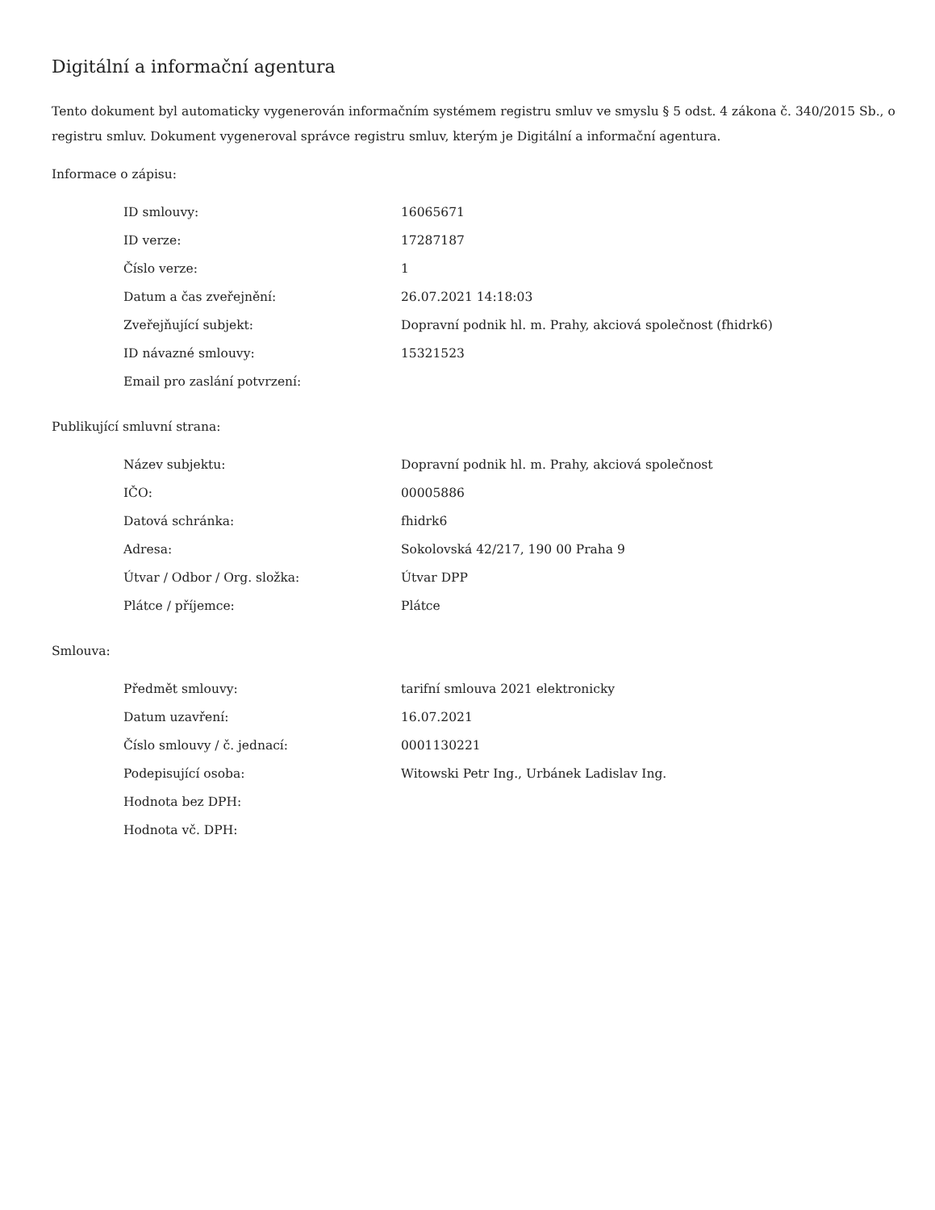Digitální a informační agentura
Tento dokument byl automaticky vygenerován informačním systémem registru smluv ve smyslu § 5 odst. 4 zákona č. 340/2015 Sb., o registru smluv. Dokument vygeneroval správce registru smluv, kterým je Digitální a informační agentura.
Informace o zápisu:
| ID smlouvy: | 16065671 |
| ID verze: | 17287187 |
| Číslo verze: | 1 |
| Datum a čas zveřejnění: | 26.07.2021 14:18:03 |
| Zveřejňující subjekt: | Dopravní podnik hl. m. Prahy, akciová společnost (fhidrk6) |
| ID návazné smlouvy: | 15321523 |
| Email pro zaslání potvrzení: | |
Publikující smluvní strana:
| Název subjektu: | Dopravní podnik hl. m. Prahy, akciová společnost |
| IČO: | 00005886 |
| Datová schránka: | fhidrk6 |
| Adresa: | Sokolovská 42/217, 190 00 Praha 9 |
| Útvar / Odbor / Org. složka: | Útvar DPP |
| Plátce / příjemce: | Plátce |
Smlouva:
| Předmět smlouvy: | tarifní smlouva 2021 elektronicky |
| Datum uzavření: | 16.07.2021 |
| Číslo smlouvy / č. jednací: | 0001130221 |
| Podepisující osoba: | Witowski Petr Ing., Urbánek Ladislav Ing. |
| Hodnota bez DPH: | |
| Hodnota vč. DPH: | |